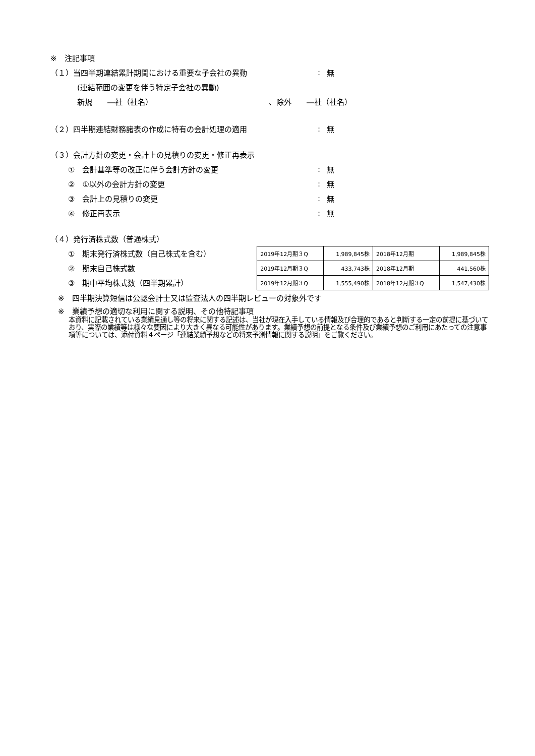※　注記事項
（１）当四半期連結累計期間における重要な子会社の異動: 無
(連結範囲の変更を伴う特定子会社の異動)
新規　　―社（社名） 、除外　　―社（社名）
（２）四半期連結財務諸表の作成に特有の会計処理の適用: 無
（３）会計方針の変更・会計上の見積りの変更・修正再表示
①　会計基準等の改正に伴う会計方針の変更: 無
②　①以外の会計方針の変更: 無
③　会計上の見積りの変更: 無
④　修正再表示: 無
（４）発行済株式数（普通株式）
①　期末発行済株式数（自己株式を含む）
②　期末自己株式数
③　期中平均株式数（四半期累計）
| 2019年12月期３Q | 1,989,845株 | 2018年12月期 | 1,989,845株 |
| 2019年12月期３Q | 433,743株 | 2018年12月期 | 441,560株 |
| 2019年12月期３Q | 1,555,490株 | 2018年12月期３Q | 1,547,430株 |
※　四半期決算短信は公認会計士又は監査法人の四半期レビューの対象外です
※　業績予想の適切な利用に関する説明、その他特記事項
本資料に記載されている業績見通し等の将来に関する記述は、当社が現在入手している情報及び合理的であると判断する一定の前提に基づいており、実際の業績等は様々な要因により大きく異なる可能性があります。業績予想の前提となる条件及び業績予想のご利用にあたっての注意事項等については、添付資料４ページ「連結業績予想などの将来予測情報に関する説明」をご覧ください。